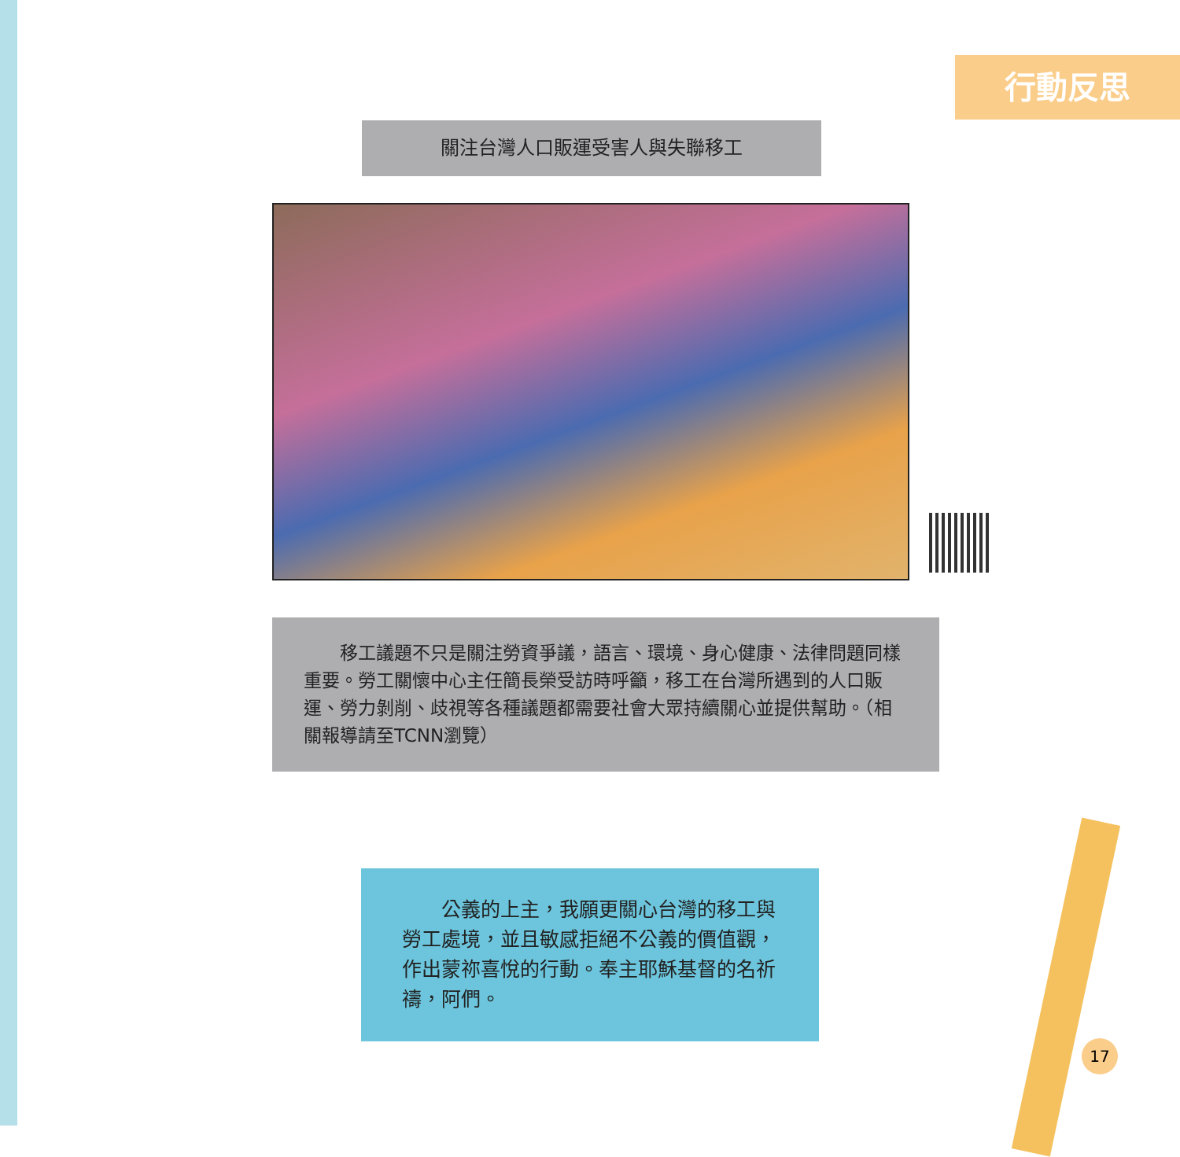行動反思
關注台灣人口販運受害人與失聯移工
　　移工議題不只是關注勞資爭議，語言、環境、身心健康、法律問題同樣重要。勞工關懷中心主任簡長榮受訪時呼籲，移工在台灣所遇到的人口販運、勞力剝削、歧視等各種議題都需要社會大眾持續關心並提供幫助。（相關報導請至TCNN瀏覽）
　　公義的上主，我願更關心台灣的移工與勞工處境，並且敏感拒絕不公義的價值觀，作出蒙祢喜悅的行動。奉主耶穌基督的名祈禱，阿們。
17